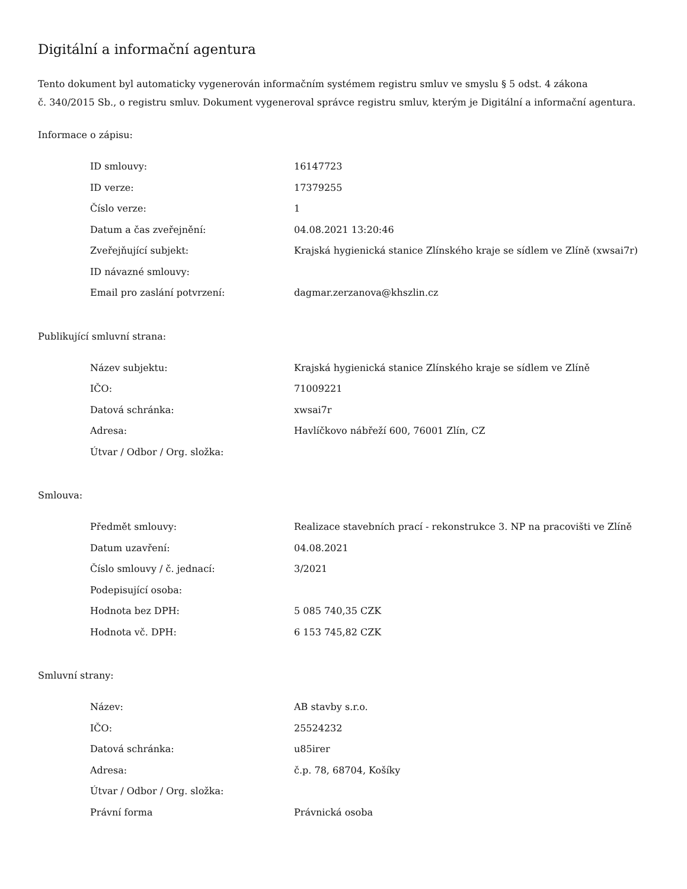Digitální a informační agentura
Tento dokument byl automaticky vygenerován informačním systémem registru smluv ve smyslu § 5 odst. 4 zákona
č. 340/2015 Sb., o registru smluv. Dokument vygeneroval správce registru smluv, kterým je Digitální a informační agentura.
Informace o zápisu:
| ID smlouvy: | 16147723 |
| ID verze: | 17379255 |
| Číslo verze: | 1 |
| Datum a čas zveřejnění: | 04.08.2021 13:20:46 |
| Zveřejňující subjekt: | Krajská hygienická stanice Zlínského kraje se sídlem ve Zlíně (xwsai7r) |
| ID návazné smlouvy: | |
| Email pro zaslání potvrzení: | dagmar.zerzanova@khszlin.cz |
Publikující smluvní strana:
| Název subjektu: | Krajská hygienická stanice Zlínského kraje se sídlem ve Zlíně |
| IČO: | 71009221 |
| Datová schránka: | xwsai7r |
| Adresa: | Havlíčkovo nábřeží 600, 76001 Zlín, CZ |
| Útvar / Odbor / Org. složka: | |
Smlouva:
| Předmět smlouvy: | Realizace stavebních prací - rekonstrukce 3. NP na pracovišti ve Zlíně |
| Datum uzavření: | 04.08.2021 |
| Číslo smlouvy / č. jednací: | 3/2021 |
| Podepisující osoba: | |
| Hodnota bez DPH: | 5 085 740,35 CZK |
| Hodnota vč. DPH: | 6 153 745,82 CZK |
Smluvní strany:
| Název: | AB stavby s.r.o. |
| IČO: | 25524232 |
| Datová schránka: | u85irer |
| Adresa: | č.p. 78, 68704, Košíky |
| Útvar / Odbor / Org. složka: | |
| Právní forma | Právnická osoba |